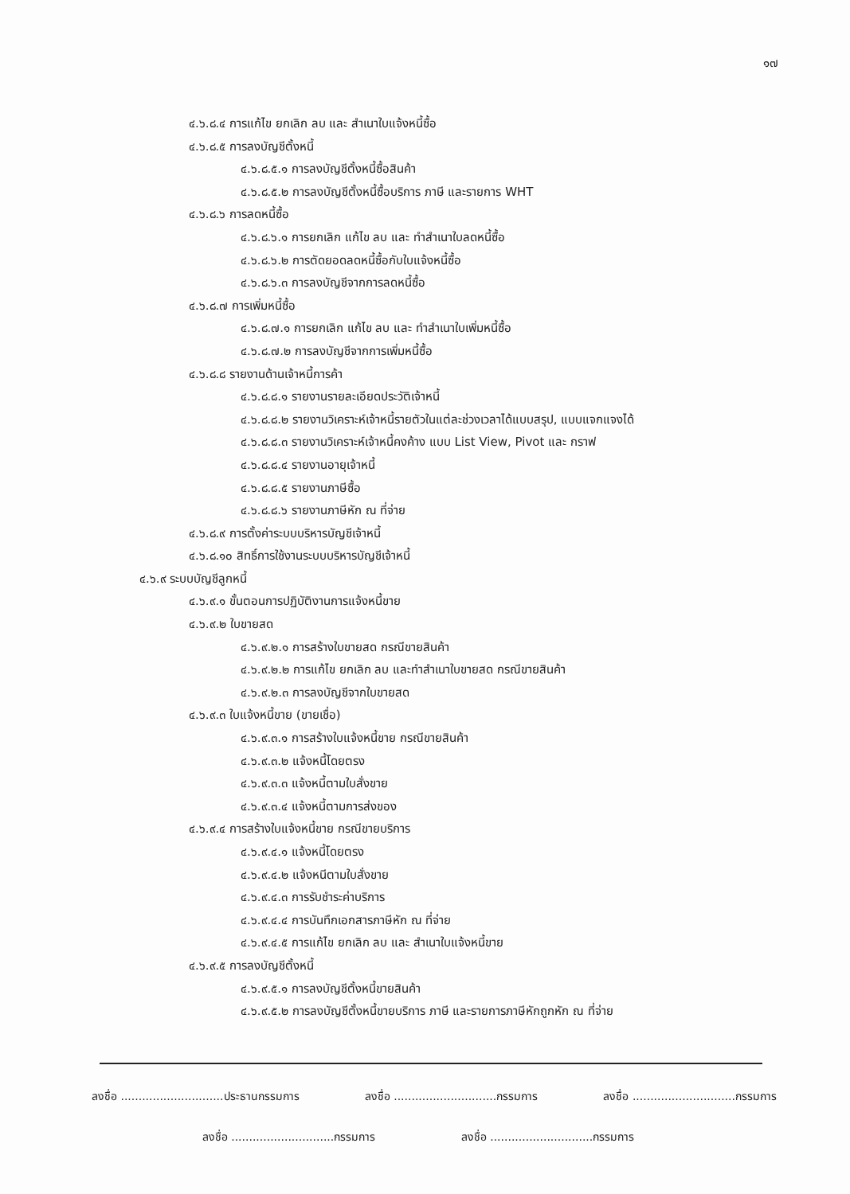๑๗
๔.๖.๘.๔ การแก้ไข ยกเลิก ลบ และ สำเนาใบแจ้งหนี้ซื้อ
๔.๖.๘.๕ การลงบัญชีตั้งหนี้
๔.๖.๘.๕.๑ การลงบัญชีตั้งหนี้ซื้อสินค้า
๔.๖.๘.๕.๒ การลงบัญชีตั้งหนี้ซื้อบริการ ภาษี และรายการ WHT
๔.๖.๘.๖ การลดหนี้ซื้อ
๔.๖.๘.๖.๑ การยกเลิก แก้ไข ลบ และ ทำสำเนาใบลดหนี้ซื้อ
๔.๖.๘.๖.๒ การตัดยอดลดหนี้ซื้อกับใบแจ้งหนี้ซื้อ
๔.๖.๘.๖.๓ การลงบัญชีจากการลดหนี้ซื้อ
๔.๖.๘.๗ การเพิ่มหนี้ซื้อ
๔.๖.๘.๗.๑ การยกเลิก แก้ไข ลบ และ ทำสำเนาใบเพิ่มหนี้ซื้อ
๔.๖.๘.๗.๒ การลงบัญชีจากการเพิ่มหนี้ซื้อ
๔.๖.๘.๘ รายงานด้านเจ้าหนี้การค้า
๔.๖.๘.๘.๑ รายงานรายละเอียดประวัติเจ้าหนี้
๔.๖.๘.๘.๒ รายงานวิเคราะห์เจ้าหนี้รายตัวในแต่ละช่วงเวลาได้แบบสรุป, แบบแจกแจงได้
๔.๖.๘.๘.๓ รายงานวิเคราะห์เจ้าหนี้คงค้าง แบบ List View, Pivot และ กราฟ
๔.๖.๘.๘.๔ รายงานอายุเจ้าหนี้
๔.๖.๘.๘.๕ รายงานภาษีซื้อ
๔.๖.๘.๘.๖ รายงานภาษีหัก ณ ที่จ่าย
๔.๖.๘.๙ การตั้งค่าระบบบริหารบัญชีเจ้าหนี้
๔.๖.๘.๑๐ สิทธิ์การใช้งานระบบบริหารบัญชีเจ้าหนี้
๔.๖.๙ ระบบบัญชีลูกหนี้
๔.๖.๙.๑ ขั้นตอนการปฏิบัติงานการแจ้งหนี้ขาย
๔.๖.๙.๒ ใบขายสด
๔.๖.๙.๒.๑ การสร้างใบขายสด กรณีขายสินค้า
๔.๖.๙.๒.๒ การแก้ไข ยกเลิก ลบ และทำสำเนาใบขายสด กรณีขายสินค้า
๔.๖.๙.๒.๓ การลงบัญชีจากใบขายสด
๔.๖.๙.๓ ใบแจ้งหนี้ขาย (ขายเชื่อ)
๔.๖.๙.๓.๑ การสร้างใบแจ้งหนี้ขาย กรณีขายสินค้า
๔.๖.๙.๓.๒ แจ้งหนี้โดยตรง
๔.๖.๙.๓.๓ แจ้งหนี้ตามใบสั่งขาย
๔.๖.๙.๓.๔ แจ้งหนี้ตามการส่งของ
๔.๖.๙.๔ การสร้างใบแจ้งหนี้ขาย กรณีขายบริการ
๔.๖.๙.๔.๑ แจ้งหนี้โดยตรง
๔.๖.๙.๔.๒ แจ้งหนีตามใบสั่งขาย
๔.๖.๙.๔.๓ การรับชำระค่าบริการ
๔.๖.๙.๔.๔ การบันทึกเอกสารภาษีหัก ณ ที่จ่าย
๔.๖.๙.๔.๕ การแก้ไข ยกเลิก ลบ และ สำเนาใบแจ้งหนี้ขาย
๔.๖.๙.๕ การลงบัญชีตั้งหนี้
๔.๖.๙.๕.๑ การลงบัญชีตั้งหนี้ขายสินค้า
๔.๖.๙.๕.๒ การลงบัญชีตั้งหนี้ขายบริการ ภาษี และรายการภาษีหักถูกหัก ณ ที่จ่าย
ลงชื่อ .............................ประธานกรรมการ ลงชื่อ .............................กรรมการ ลงชื่อ .............................กรรมการ
ลงชื่อ .............................กรรมการ ลงชื่อ .............................กรรมการ